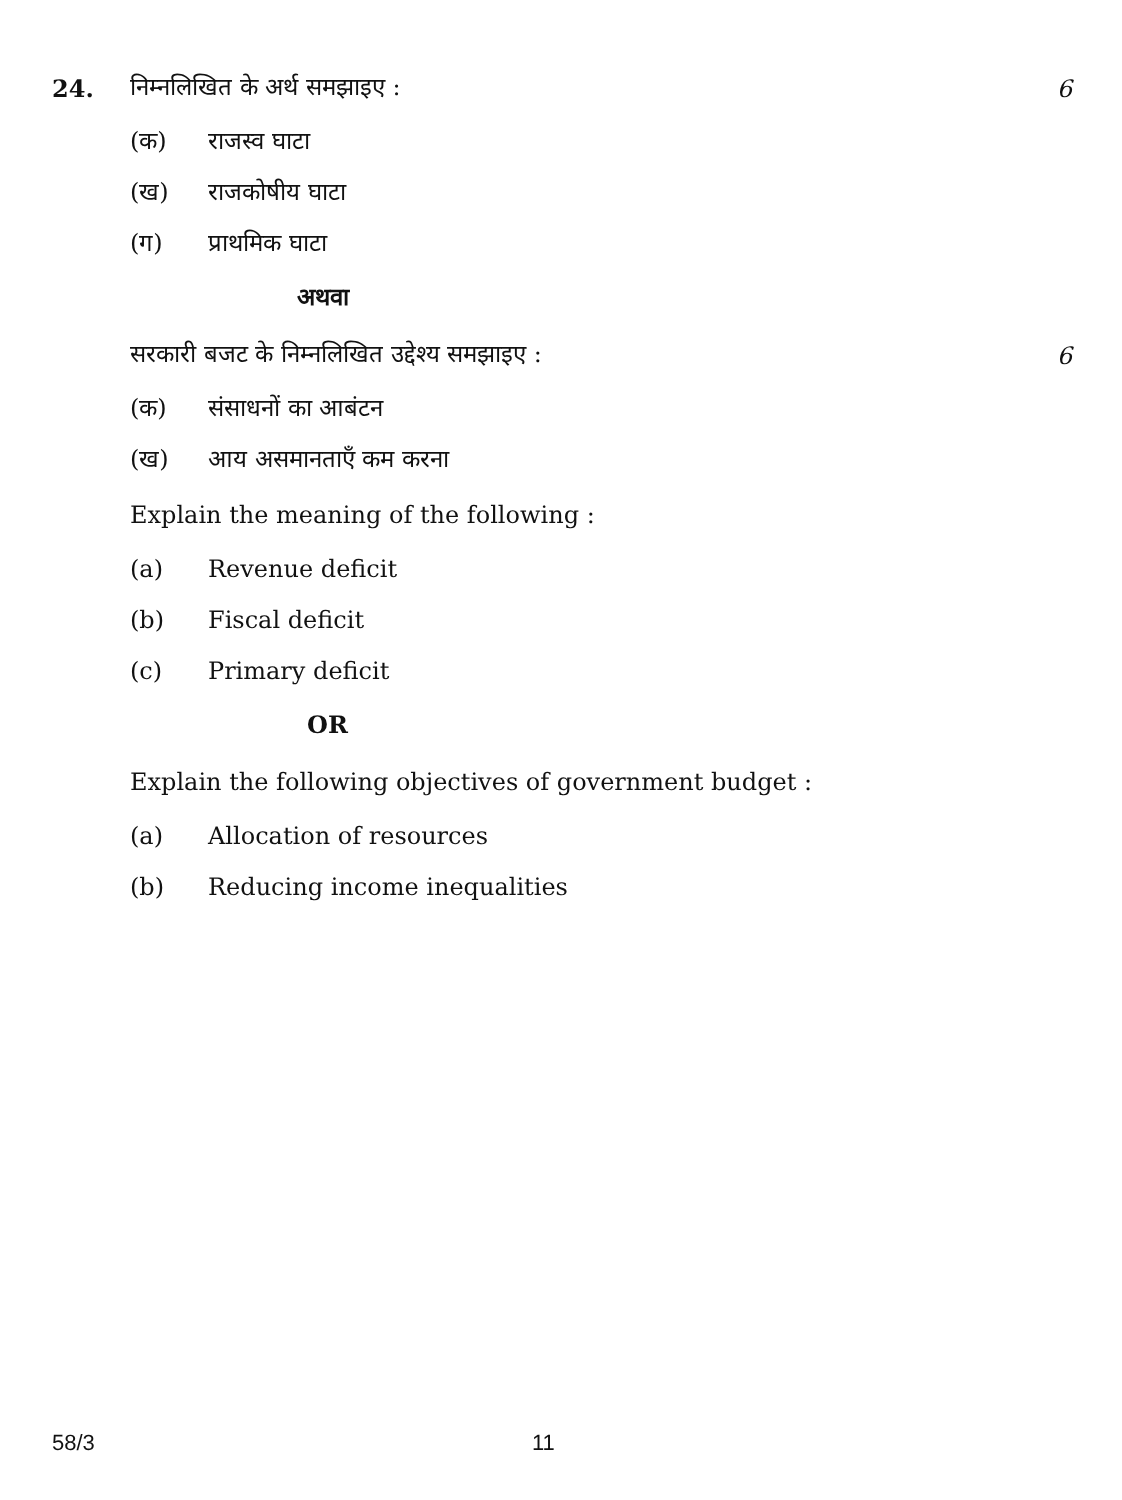24. निम्नलिखित के अर्थ समझाइए : 6
(क) राजस्व घाटा
(ख) राजकोषीय घाटा
(ग) प्राथमिक घाटा
अथवा
सरकारी बजट के निम्नलिखित उद्देश्य समझाइए : 6
(क) संसाधनों का आबंटन
(ख) आय असमानताएँ कम करना
Explain the meaning of the following :
(a) Revenue deficit
(b) Fiscal deficit
(c) Primary deficit
OR
Explain the following objectives of government budget :
(a) Allocation of resources
(b) Reducing income inequalities
58/3 11